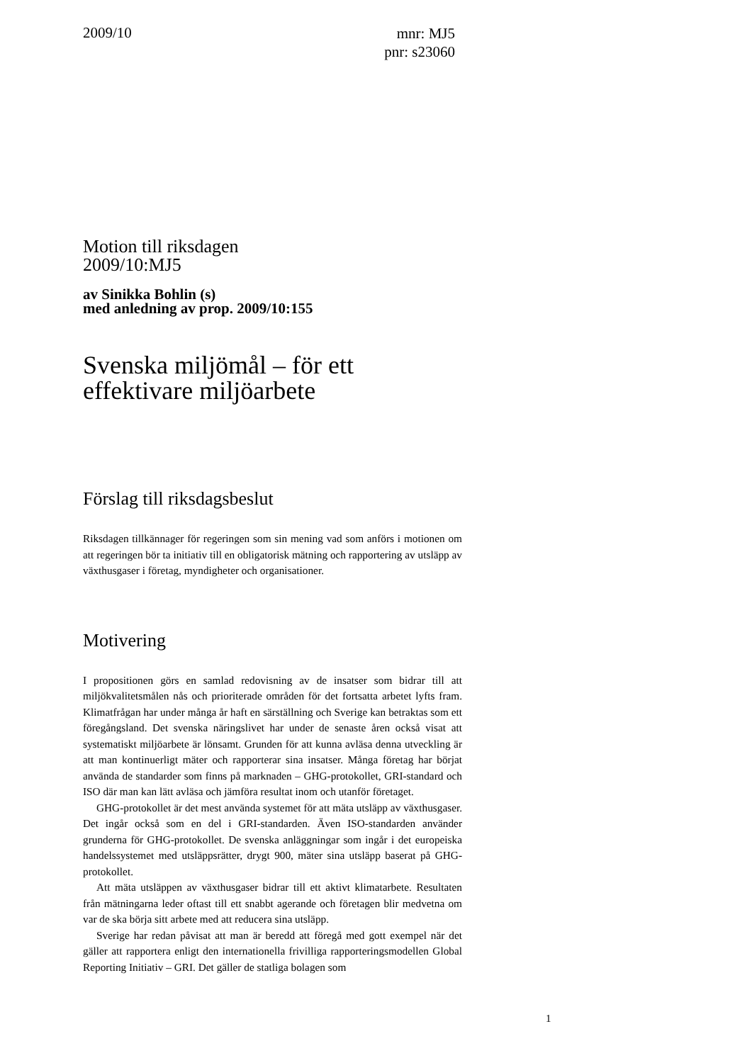2009/10
mnr: MJ5
pnr: s23060
Motion till riksdagen
2009/10:MJ5
av Sinikka Bohlin (s)
med anledning av prop. 2009/10:155
Svenska miljömål – för ett effektivare miljöarbete
Förslag till riksdagsbeslut
Riksdagen tillkännager för regeringen som sin mening vad som anförs i motionen om att regeringen bör ta initiativ till en obligatorisk mätning och rapportering av utsläpp av växthusgaser i företag, myndigheter och organisationer.
Motivering
I propositionen görs en samlad redovisning av de insatser som bidrar till att miljökvalitetsmålen nås och prioriterade områden för det fortsatta arbetet lyfts fram. Klimatfrågan har under många år haft en särställning och Sverige kan betraktas som ett föregångsland. Det svenska näringslivet har under de senaste åren också visat att systematiskt miljöarbete är lönsamt. Grunden för att kunna avläsa denna utveckling är att man kontinuerligt mäter och rapporterar sina insatser. Många företag har börjat använda de standarder som finns på marknaden – GHG-protokollet, GRI-standard och ISO där man kan lätt avläsa och jämföra resultat inom och utanför företaget.
GHG-protokollet är det mest använda systemet för att mäta utsläpp av växthusgaser. Det ingår också som en del i GRI-standarden. Även ISO-standarden använder grunderna för GHG-protokollet. De svenska anläggningar som ingår i det europeiska handelssystemet med utsläppsrätter, drygt 900, mäter sina utsläpp baserat på GHG-protokollet.
Att mäta utsläppen av växthusgaser bidrar till ett aktivt klimatarbete. Resultaten från mätningarna leder oftast till ett snabbt agerande och företagen blir medvetna om var de ska börja sitt arbete med att reducera sina utsläpp.
Sverige har redan påvisat att man är beredd att föregå med gott exempel när det gäller att rapportera enligt den internationella frivilliga rapporteringsmodellen Global Reporting Initiativ – GRI. Det gäller de statliga bolagen som
1